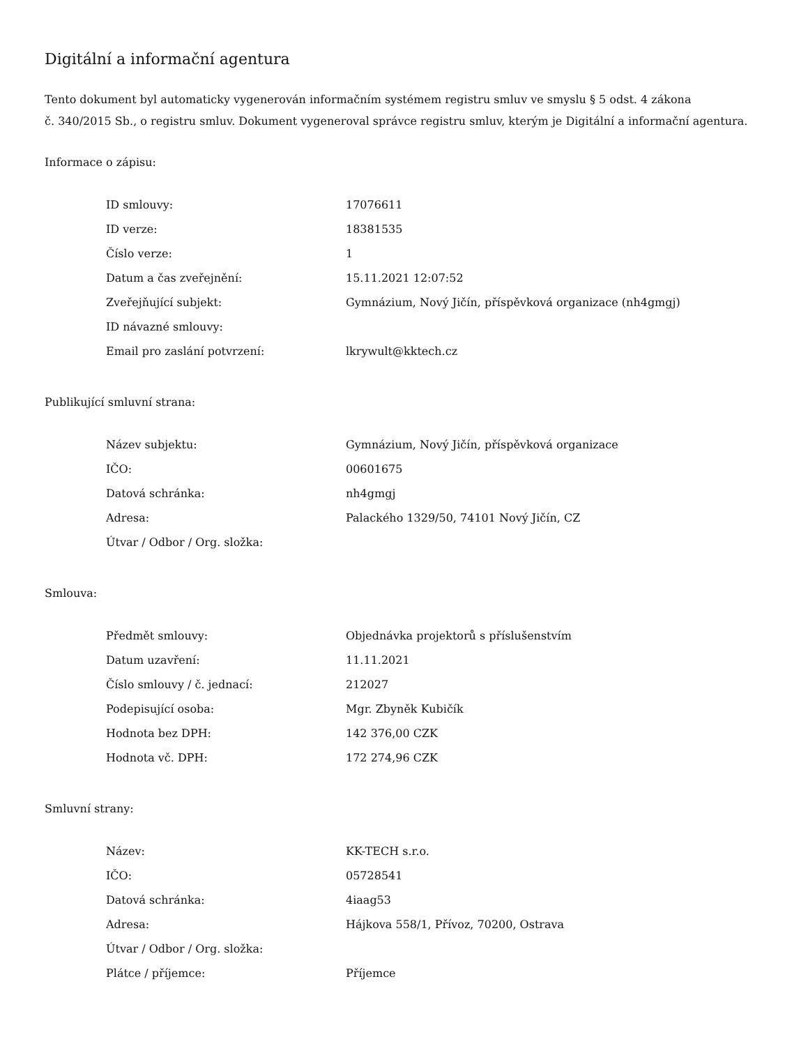Digitální a informační agentura
Tento dokument byl automaticky vygenerován informačním systémem registru smluv ve smyslu § 5 odst. 4 zákona
č. 340/2015 Sb., o registru smluv. Dokument vygeneroval správce registru smluv, kterým je Digitální a informační agentura.
Informace o zápisu:
| ID smlouvy: | 17076611 |
| ID verze: | 18381535 |
| Číslo verze: | 1 |
| Datum a čas zveřejnění: | 15.11.2021 12:07:52 |
| Zveřejňující subjekt: | Gymnázium, Nový Jičín, příspěvková organizace (nh4gmgj) |
| ID návazné smlouvy: | |
| Email pro zaslání potvrzení: | lkrywult@kktech.cz |
Publikující smluvní strana:
| Název subjektu: | Gymnázium, Nový Jičín, příspěvková organizace |
| IČO: | 00601675 |
| Datová schránka: | nh4gmgj |
| Adresa: | Palackého 1329/50, 74101 Nový Jičín, CZ |
| Útvar / Odbor / Org. složka: | |
Smlouva:
| Předmět smlouvy: | Objednávka projektorů s příslušenstvím |
| Datum uzavření: | 11.11.2021 |
| Číslo smlouvy / č. jednací: | 212027 |
| Podepisující osoba: | Mgr. Zbyněk Kubičík |
| Hodnota bez DPH: | 142 376,00 CZK |
| Hodnota vč. DPH: | 172 274,96 CZK |
Smluvní strany:
| Název: | KK-TECH s.r.o. |
| IČO: | 05728541 |
| Datová schránka: | 4iaag53 |
| Adresa: | Hájkova 558/1, Přívoz, 70200, Ostrava |
| Útvar / Odbor / Org. složka: | |
| Plátce / příjemce: | Příjemce |